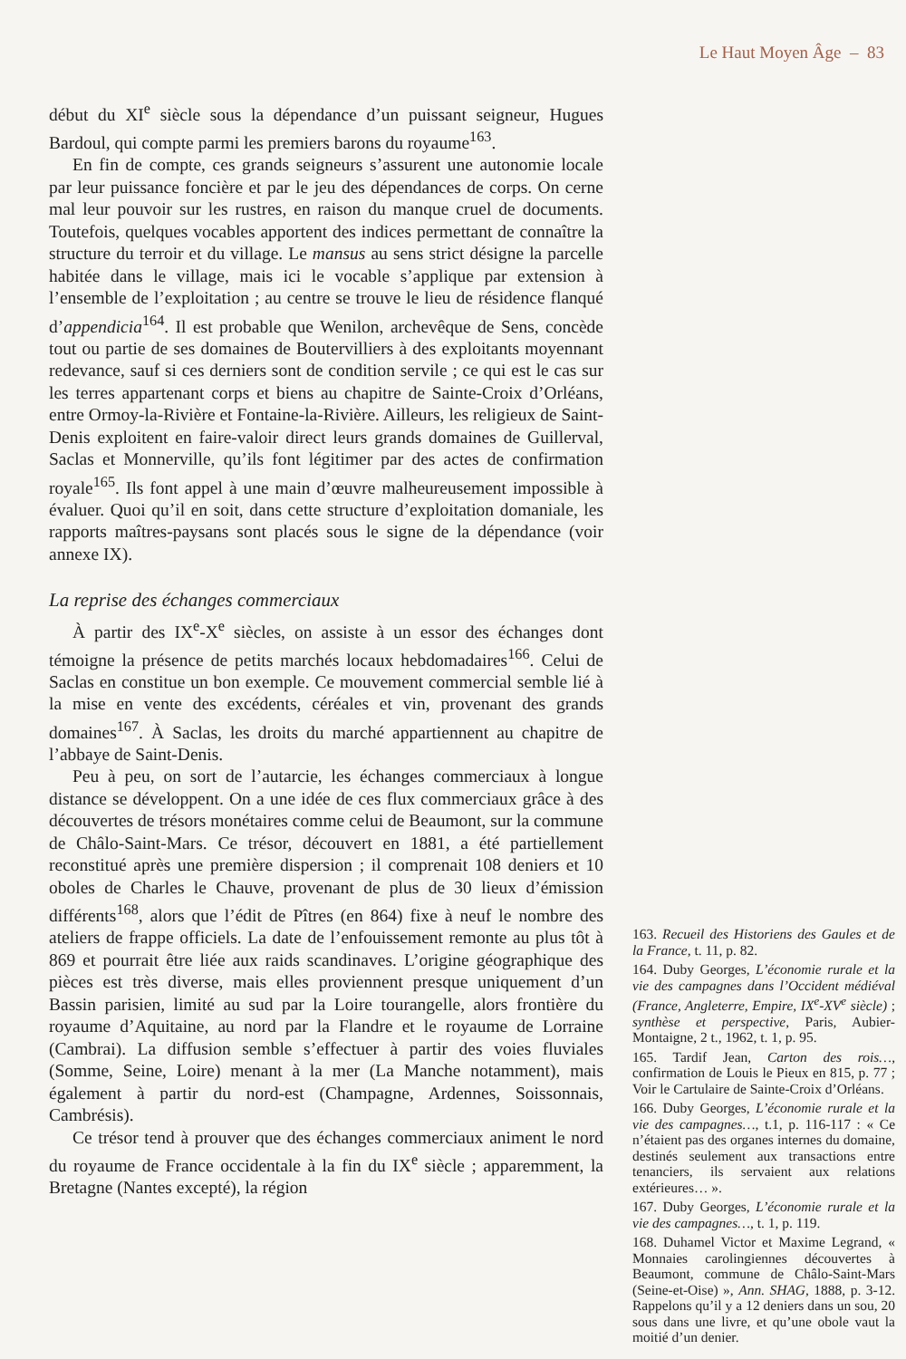Le Haut Moyen Âge – 83
début du XI<sup>e</sup> siècle sous la dépendance d’un puissant seigneur, Hugues Bardoul, qui compte parmi les premiers barons du royaume<sup>163</sup>.
En fin de compte, ces grands seigneurs s’assurent une autonomie locale par leur puissance foncière et par le jeu des dépendances de corps. On cerne mal leur pouvoir sur les rustres, en raison du manque cruel de documents. Toutefois, quelques vocables apportent des indices permettant de connaître la structure du terroir et du village. Le mansus au sens strict désigne la parcelle habitée dans le village, mais ici le vocable s’applique par extension à l’ensemble de l’exploitation ; au centre se trouve le lieu de résidence flanqué d’appendicia<sup>164</sup>. Il est probable que Wenilon, archevêque de Sens, concède tout ou partie de ses domaines de Boutervilliers à des exploitants moyennant redevance, sauf si ces derniers sont de condition servile ; ce qui est le cas sur les terres appartenant corps et biens au chapitre de Sainte-Croix d’Orléans, entre Ormoy-la-Rivière et Fontaine-la-Rivière. Ailleurs, les religieux de Saint-Denis exploitent en faire-valoir direct leurs grands domaines de Guillerval, Saclas et Monnerville, qu’ils font légitimer par des actes de confirmation royale<sup>165</sup>. Ils font appel à une main d’œuvre malheureusement impossible à évaluer. Quoi qu’il en soit, dans cette structure d’exploitation domaniale, les rapports maîtres-paysans sont placés sous le signe de la dépendance (voir annexe IX).
La reprise des échanges commerciaux
À partir des IX<sup>e</sup>-X<sup>e</sup> siècles, on assiste à un essor des échanges dont témoigne la présence de petits marchés locaux hebdomadaires<sup>166</sup>. Celui de Saclas en constitue un bon exemple. Ce mouvement commercial semble lié à la mise en vente des excédents, céréales et vin, provenant des grands domaines<sup>167</sup>. À Saclas, les droits du marché appartiennent au chapitre de l’abbaye de Saint-Denis.
Peu à peu, on sort de l’autarcie, les échanges commerciaux à longue distance se développent. On a une idée de ces flux commerciaux grâce à des découvertes de trésors monétaires comme celui de Beaumont, sur la commune de Châlo-Saint-Mars. Ce trésor, découvert en 1881, a été partiellement reconstitué après une première dispersion ; il comprenait 108 deniers et 10 oboles de Charles le Chauve, provenant de plus de 30 lieux d’émission différents<sup>168</sup>, alors que l’édit de Pîtres (en 864) fixe à neuf le nombre des ateliers de frappe officiels. La date de l’enfouissement remonte au plus tôt à 869 et pourrait être liée aux raids scandinaves. L’origine géographique des pièces est très diverse, mais elles proviennent presque uniquement d’un Bassin parisien, limité au sud par la Loire tourangelle, alors frontière du royaume d’Aquitaine, au nord par la Flandre et le royaume de Lorraine (Cambrai). La diffusion semble s’effectuer à partir des voies fluviales (Somme, Seine, Loire) menant à la mer (La Manche notamment), mais également à partir du nord-est (Champagne, Ardennes, Soissonnais, Cambrésis).
Ce trésor tend à prouver que des échanges commerciaux animent le nord du royaume de France occidentale à la fin du IX<sup>e</sup> siècle ; apparemment, la Bretagne (Nantes excepté), la région
163. Recueil des Historiens des Gaules et de la France, t. 11, p. 82.
164. Duby Georges, L’économie rurale et la vie des campagnes dans l’Occident médiéval (France, Angleterre, Empire, IX<sup>e</sup>-XV<sup>e</sup> siècle) ; synthèse et perspective, Paris, Aubier-Montaigne, 2 t., 1962, t. 1, p. 95.
165. Tardif Jean, Carton des rois…, confirmation de Louis le Pieux en 815, p. 77 ; Voir le Cartulaire de Sainte-Croix d’Orléans.
166. Duby Georges, L’économie rurale et la vie des campagnes…, t.1, p. 116-117 : « Ce n’étaient pas des organes internes du domaine, destinés seulement aux transactions entre tenanciers, ils servaient aux relations extérieures… ».
167. Duby Georges, L’économie rurale et la vie des campagnes…, t. 1, p. 119.
168. Duhamel Victor et Maxime Legrand, « Monnaies carolingiennes découvertes à Beaumont, commune de Châlo-Saint-Mars (Seine-et-Oise) », Ann. SHAG, 1888, p. 3-12. Rappelons qu’il y a 12 deniers dans un sou, 20 sous dans une livre, et qu’une obole vaut la moitié d’un denier.